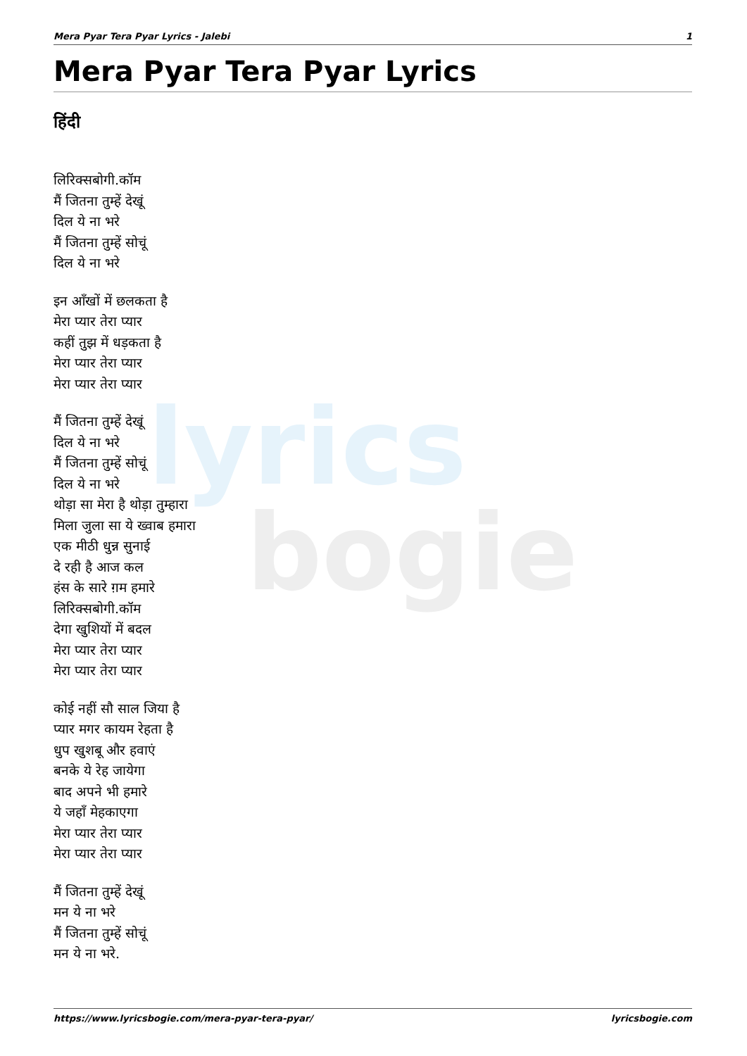lyrics
bogie
Mera Pyar Tera Pyar Lyrics - Jalebi 1
Mera Pyar Tera Pyar Lyrics
हिंदी
लिरिक्सबोगी.कॉम
मैं जितना तुम्हें देखूं
दिल ये ना भरे
मैं जितना तुम्हें सोचूं
दिल ये ना भरे
इन आँखों में छलकता है
मेरा प्यार तेरा प्यार
कहीं तुझ में धड़कता है
मेरा प्यार तेरा प्यार
मेरा प्यार तेरा प्यार
मैं जितना तुम्हें देखूं
दिल ये ना भरे
मैं जितना तुम्हें सोचूं
दिल ये ना भरे
थोड़ा सा मेरा है थोड़ा तुम्हारा
मिला जुला सा ये ख्वाब हमारा
एक मीठी धुन्न सुनाई
दे रही है आज कल
हंस के सारे ग़म हमारे
लिरिक्सबोगी.कॉम
देगा खुशियों में बदल
मेरा प्यार तेरा प्यार
मेरा प्यार तेरा प्यार
कोई नहीं सौ साल जिया है
प्यार मगर कायम रेहता है
धुप खुशबू और हवाएं
बनके ये रेह जायेगा
बाद अपने भी हमारे
ये जहाँ मेहकाएगा
मेरा प्यार तेरा प्यार
मेरा प्यार तेरा प्यार
मैं जितना तुम्हें देखूं
मन ये ना भरे
मैं जितना तुम्हें सोचूं
मन ये ना भरे.
https://www.lyricsbogie.com/mera-pyar-tera-pyar/ lyricsbogie.com